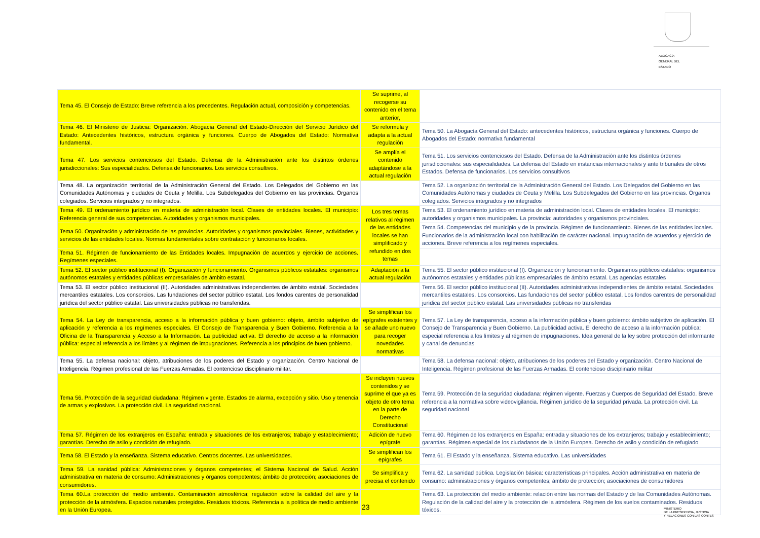ABOGACÍA
GENERAL DEL
ESTADO
| Tema 45. El Consejo de Estado: Breve referencia a los precedentes. Regulación actual, composición y competencias. | Se suprime, al recogerse su contenido en el tema anterior, | |
| Tema 46. El Ministerio de Justicia: Organización. Abogacía General del Estado-Dirección del Servicio Jurídico del Estado: Antecedentes históricos, estructura orgánica y funciones. Cuerpo de Abogados del Estado: Normativa fundamental. | Se reformula y adapta a la actual regulación | Tema 50. La Abogacía General del Estado: antecedentes históricos, estructura orgánica y funciones. Cuerpo de Abogados del Estado: normativa fundamental |
| Tema 47. Los servicios contenciosos del Estado. Defensa de la Administración ante los distintos órdenes jurisdiccionales: Sus especialidades. Defensa de funcionarios. Los servicios consultivos. | Se amplía el contenido adaptándose a la actual regulación | Tema 51. Los servicios contenciosos del Estado. Defensa de la Administración ante los distintos órdenes jurisdiccionales: sus especialidades. La defensa del Estado en instancias internacionales y ante tribunales de otros Estados. Defensa de funcionarios. Los servicios consultivos |
| Tema 48. La organización territorial de la Administración General del Estado. Los Delegados del Gobierno en las Comunidades Autónomas y ciudades de Ceuta y Melilla. Los Subdelegados del Gobierno en las provincias. Órganos colegiados. Servicios integrados y no integrados. | | Tema 52. La organización territorial de la Administración General del Estado. Los Delegados del Gobierno en las Comunidades Autónomas y ciudades de Ceuta y Melilla. Los Subdelegados del Gobierno en las provincias. Órganos colegiados. Servicios integrados y no integrados |
| Tema 49. El ordenamiento jurídico en materia de administración local. Clases de entidades locales. El municipio: Referencia general de sus competencias. Autoridades y organismos municipales. | Los tres temas relativos al régimen de las entidades locales se han simplificado y refundido en dos temas | Tema 53. El ordenamiento jurídico en materia de administración local. Clases de entidades locales. El municipio: autoridades y organismos municipales. La provincia: autoridades y organismos provinciales. |
| Tema 50. Organización y administración de las provincias. Autoridades y organismos provinciales. Bienes, actividades y servicios de las entidades locales. Normas fundamentales sobre contratación y funcionarios locales. | | Tema 54. Competencias del municipio y de la provincia. Régimen de funcionamiento. Bienes de las entidades locales. Funcionarios de la administración local con habilitación de carácter nacional. Impugnación de acuerdos y ejercicio de acciones. Breve referencia a los regímenes especiales. |
| Tema 51. Régimen de funcionamiento de las Entidades locales. Impugnación de acuerdos y ejercicio de acciones. Regímenes especiales. | | |
| Tema 52. El sector público institucional (I). Organización y funcionamiento. Organismos públicos estatales: organismos autónomos estatales y entidades públicas empresariales de ámbito estatal. | Adaptación a la actual regulación | Tema 55. El sector público institucional (I). Organización y funcionamiento. Organismos públicos estatales: organismos autónomos estatales y entidades públicas empresariales de ámbito estatal. Las agencias estatales |
| Tema 53. El sector público institucional (II). Autoridades administrativas independientes de ámbito estatal. Sociedades mercantiles estatales. Los consorcios. Las fundaciones del sector público estatal. Los fondos carentes de personalidad jurídica del sector público estatal. Las universidades públicas no transferidas. | | Tema 56. El sector público institucional (II). Autoridades administrativas independientes de ámbito estatal. Sociedades mercantiles estatales. Los consorcios. Las fundaciones del sector público estatal. Los fondos carentes de personalidad jurídica del sector público estatal. Las universidades públicas no transferidas |
| Tema 54. La Ley de transparencia, acceso a la información pública y buen gobierno: objeto, ámbito subjetivo de aplicación y referencia a los regímenes especiales. El Consejo de Transparencia y Buen Gobierno. Referencia a la Oficina de la Transparencia y Acceso a la Información. La publicidad activa. El derecho de acceso a la información pública: especial referencia a los límites y al régimen de impugnaciones. Referencia a los principios de buen gobierno. | Se simplifican los epígrafes existentes y se añade uno nuevo para recoger novedades normativas | Tema 57. La Ley de transparencia, acceso a la información pública y buen gobierno: ámbito subjetivo de aplicación. El Consejo de Transparencia y Buen Gobierno. La publicidad activa. El derecho de acceso a la información pública: especial referencia a los límites y al régimen de impugnaciones. Idea general de la ley sobre protección del informante y canal de denuncias |
| Tema 55. La defensa nacional: objeto, atribuciones de los poderes del Estado y organización. Centro Nacional de Inteligencia. Régimen profesional de las Fuerzas Armadas. El contencioso disciplinario militar. | | Tema 58. La defensa nacional: objeto, atribuciones de los poderes del Estado y organización. Centro Nacional de Inteligencia. Régimen profesional de las Fuerzas Armadas. El contencioso disciplinario militar |
| Tema 56. Protección de la seguridad ciudadana: Régimen vigente. Estados de alarma, excepción y sitio. Uso y tenencia de armas y explosivos. La protección civil. La seguridad nacional. | Se incluyen nuevos contenidos y se suprime el que ya es objeto de otro tema en la parte de Derecho Constitucional | Tema 59. Protección de la seguridad ciudadana: régimen vigente. Fuerzas y Cuerpos de Seguridad del Estado. Breve referencia a la normativa sobre videovigilancia. Régimen jurídico de la seguridad privada. La protección civil. La seguridad nacional |
| Tema 57. Régimen de los extranjeros en España: entrada y situaciones de los extranjeros; trabajo y establecimiento; garantías. Derecho de asilo y condición de refugiado. | Adición de nuevo epígrafe | Tema 60. Régimen de los extranjeros en España: entrada y situaciones de los extranjeros; trabajo y establecimiento; garantías. Régimen especial de los ciudadanos de la Unión Europea. Derecho de asilo y condición de refugiado |
| Tema 58. El Estado y la enseñanza. Sistema educativo. Centros docentes. Las universidades. | Se simplifican los epígrafes | Tema 61. El Estado y la enseñanza. Sistema educativo. Las universidades |
| Tema 59. La sanidad pública: Administraciones y órganos competentes; el Sistema Nacional de Salud. Acción administrativa en materia de consumo: Administraciones y órganos competentes; ámbito de protección; asociaciones de consumidores. | Se simplifica y precisa el contenido | Tema 62. La sanidad pública. Legislación básica: características principales. Acción administrativa en materia de consumo: administraciones y órganos competentes; ámbito de protección; asociaciones de consumidores |
| Tema 60.La protección del medio ambiente. Contaminación atmosférica; regulación sobre la calidad del aire y la protección de la atmósfera. Espacios naturales protegidos. Residuos tóxicos. Referencia a la política de medio ambiente en la Unión Europea. | | Tema 63. La protección del medio ambiente: relación entre las normas del Estado y de las Comunidades Autónomas. Regulación de la calidad del aire y la protección de la atmósfera. Régimen de los suelos contaminados. Residuos tóxicos. |
23
MINISTERIO
DE LA PRESIDENCIA, JUSTICIA
Y RELACIONES CON LAS CORTES